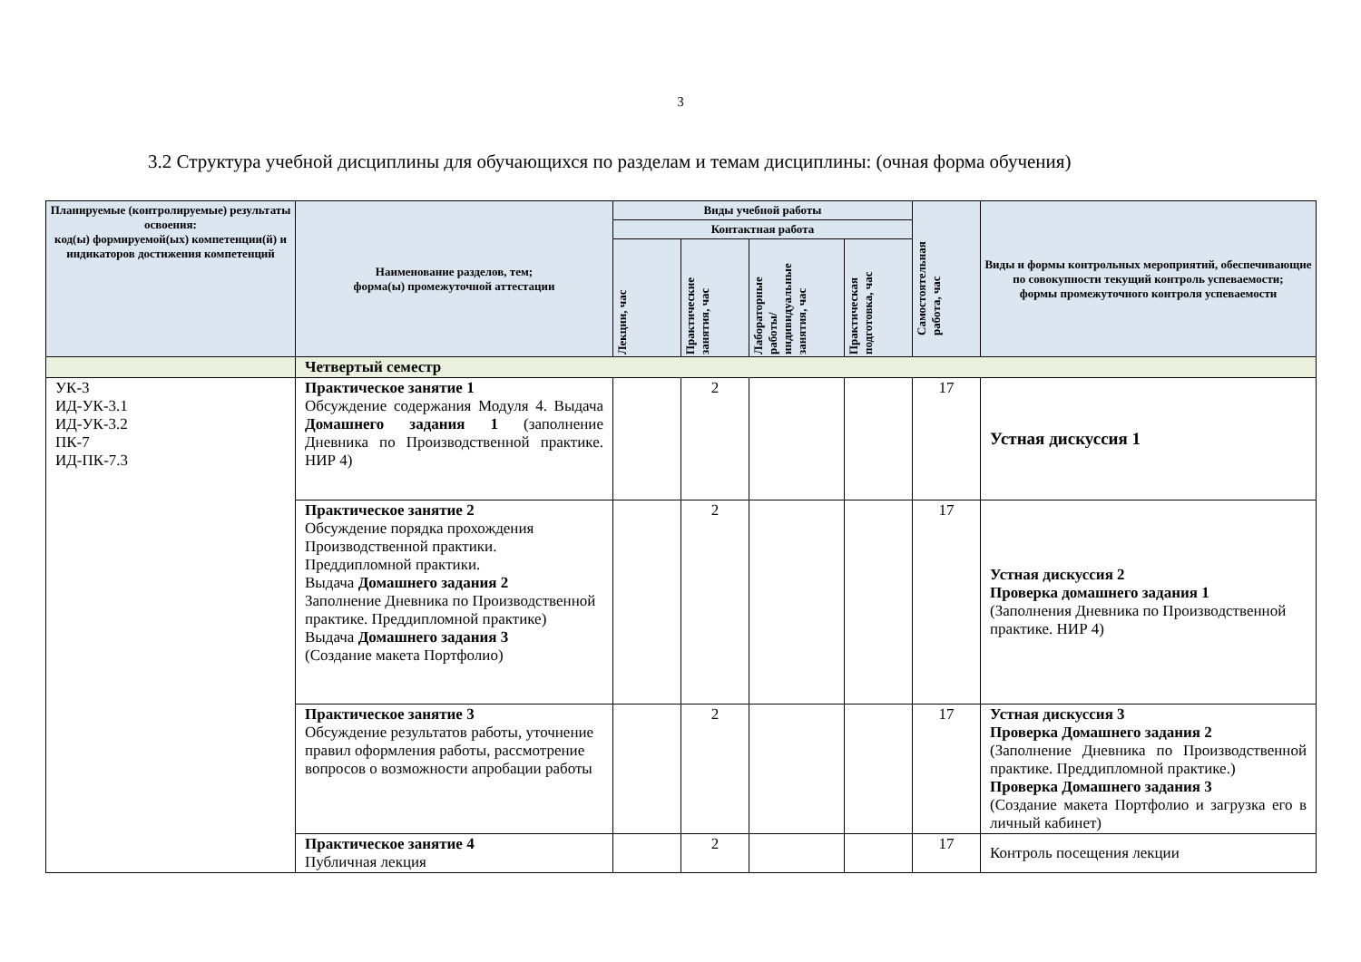3
3.2 Структура учебной дисциплины для обучающихся по разделам и темам дисциплины: (очная форма обучения)
| Планируемые (контролируемые) результаты освоения: код(ы) формируемой(ых) компетенции(й) и индикаторов достижения компетенций | Наименование разделов, тем; форма(ы) промежуточной аттестации | Виды учебной работы | | | | Самостоятельная работа, час | Виды и формы контрольных мероприятий, обеспечивающие по совокупности текущий контроль успеваемости; формы промежуточного контроля успеваемости |
| --- | --- | --- | --- | --- | --- | --- | --- |
| | | Контактная работа | | | | | |
| | | Лекции, час | Практические занятия, час | Лабораторные работы/ индивидуальные занятия, час | Практическая подготовка, час | | |
| | Четвертый семестр | | | | | | |
| УК-3 ИД-УК-3.1 ИД-УК-3.2 ПК-7 ИД-ПК-7.3 | Практическое занятие 1 Обсуждение содержания Модуля 4. Выдача Домашнего задания 1 (заполнение Дневника по Производственной практике. НИР 4) | | 2 | | | 17 | Устная дискуссия 1 |
| | Практическое занятие 2 Обсуждение порядка прохождения Производственной практики. Преддипломной практики. Выдача Домашнего задания 2 Заполнение Дневника по Производственной практике. Преддипломной практике) Выдача Домашнего задания 3 (Создание макета Портфолио) | | 2 | | | 17 | Устная дискуссия 2 Проверка домашнего задания 1 (Заполнения Дневника по Производственной практике. НИР 4) |
| | Практическое занятие 3 Обсуждение результатов работы, уточнение правил оформления работы, рассмотрение вопросов о возможности апробации работы | | 2 | | | 17 | Устная дискуссия 3 Проверка Домашнего задания 2 (Заполнение Дневника по Производственной практике. Преддипломной практике.) Проверка Домашнего задания 3 (Создание макета Портфолио и загрузка его в личный кабинет) |
| | Практическое занятие 4 Публичная лекция | | 2 | | | 17 | Контроль посещения лекции |